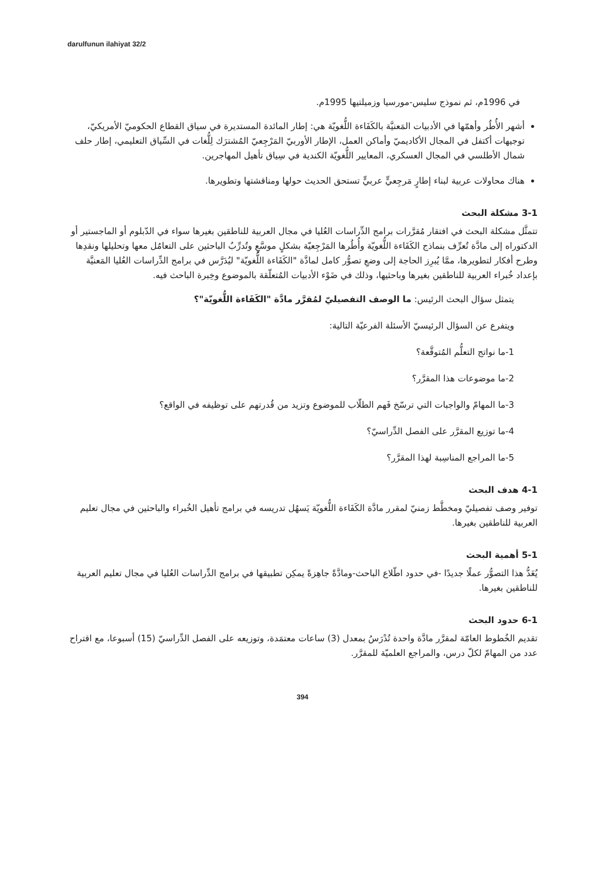darulfunun ilahiyat 32/2
في 1996م، ثم نموذج سليس-مورسيا وزميلتيها 1995م.
أشهر الأُطُر وأهمّها في الأدبيات المَعنيَّة بالكَفَاءة اللُّغويّة هي: إطار المائدة المستديرة في سياق القطاع الحكوميّ الأمريكيّ، توجيهات أكتفل في المجال الأكاديميّ وأماكن العمل، الإطار الأوربيّ المَرْجِعيّ المُشترَك لِلُّغات في السِّياق التعليمي، إطار حلف شمال الأطلسي في المجال العسكري، المعايير اللُّغويّة الكندية في سِياق تأهيل المهاجرين.
هناك محاولات عربية لبناء إطارٍ مَرجِعيٍّ عربيٍّ تستحق الحديث حولها ومناقشتها وتطويرها.
3-1 مشكلة البحث
تتمثَّل مشكلة البحث في افتقار مُقرَّرات برامج الدِّراسات العُليا في مجال العربية للناطقين بغيرها سواء في الدّبلوم أو الماجستير أو الدكتوراه إلى مادَّة تُعرِّف بنماذج الكَفَاءة اللُّغويّة وأُطُرها المَرْجِعيّة بشكلٍ موسَّعٍ وتُدرِّبُ الباحثين على التعامُل معها وتحليلها ونقدِها وطرح أفكار لتطويرها، ممَّا يُبرِز الحاجة إلى وضعِ تصوُّر كامل لمادَّة "الكَفَاءة اللُّغويّة" ليُدَرَّس في برامج الدِّراسات العُليا المَعنيَّة بإعداد خُبراء العربية للناطقين بغيرها وباحثيها، وذلك في ضَوْء الأدبيات المُتعلّقة بالموضوع وخِبرة الباحث فيه.
يتمثل سؤال البحث الرئيس: ما الوصف التفصيليّ لمُقرَّر مادَّة "الكَفَاءة اللُّغويّة"؟
ويتفرع عن السؤال الرئيسيّ الأسئلة الفرعيّة التالية:
1-ما نواتج التعلُّم المُتوقَّعة؟
2-ما موضوعات هذا المقرَّر؟
3-ما المهامّ والواجبات التي ترسّخ فَهم الطلّاب للموضوع وتزيد من قُدرتهم على توظيفه في الواقع؟
4-ما توزيع المقرَّر على الفصل الدِّراسيّ؟
5-ما المراجع المناسِبة لهذا المقرَّر؟
4-1 هدف البحث
توفير وصف تفصيليّ ومخطَّط زمنيّ لمقرر مادَّة الكَفَاءة اللُّغويّة يَسهُل تدريسه في برامج تأهيل الخُبراء والباحثين في مجال تعليم العربية للناطقين بغيرها.
5-1 أهمية البحث
يُعَدُّ هذا التصوُّر عملًا جديدًا -في حدود اطّلاع الباحث-ومادَّةً جاهِزةً يمكِن تطبيقها في برامج الدِّراسات العُليا في مجال تعليم العربية للناطقين بغيرها.
6-1 حدود البحث
تقديم الخُطوط العامّة لمقرَّر مادَّة واحدة تُدْرَسُ بمعدل (3) ساعات معتمَدة، وتوزيعه على الفصل الدِّراسيّ (15) أسبوعا، مع اقتراح عدد من المهامّ لكلّ درس، والمراجع العلميّة للمقرَّر.
394